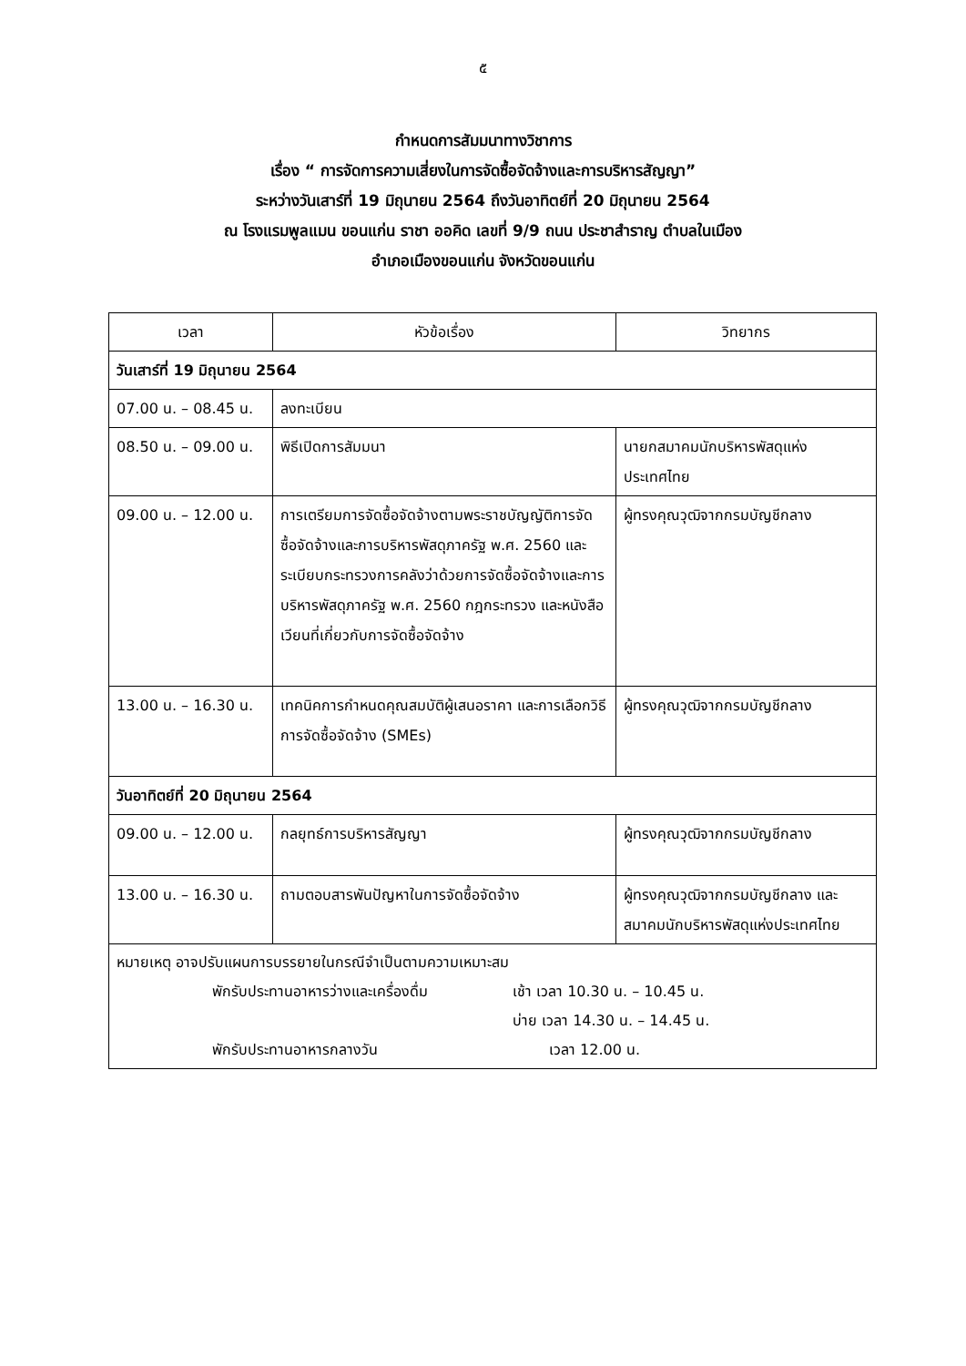๕
กำหนดการสัมมนาทางวิชาการ
เรื่อง “ การจัดการความเสี่ยงในการจัดซื้อจัดจ้างและการบริหารสัญญา”
ระหว่างวันเสาร์ที่ 19 มิถุนายน 2564 ถึงวันอาทิตย์ที่ 20 มิถุนายน 2564
ณ โรงแรมพูลแมน ขอนแก่น ราชา ออคิด เลขที่ 9/9 ถนน ประชาสำราญ ตำบลในเมือง
อำเภอเมืองขอนแก่น จังหวัดขอนแก่น
| เวลา | หัวข้อเรื่อง | วิทยากร |
| --- | --- | --- |
| วันเสาร์ที่ 19 มิถุนายน 2564 | | |
| 07.00 น. – 08.45 น. | ลงทะเบียน | |
| 08.50 น. – 09.00 น. | พิธีเปิดการสัมมนา | นายกสมาคมนักบริหารพัสดุแห่งประเทศไทย |
| 09.00 น. – 12.00 น. | การเตรียมการจัดซื้อจัดจ้างตามพระราชบัญญัติการจัดซื้อจัดจ้างและการบริหารพัสดุภาครัฐ พ.ศ. 2560 และระเบียบกระทรวงการคลังว่าด้วยการจัดซื้อจัดจ้างและการบริหารพัสดุภาครัฐ พ.ศ. 2560 กฎกระทรวง และหนังสือเวียนที่เกี่ยวกับการจัดซื้อจัดจ้าง | ผู้ทรงคุณวุฒิจากกรมบัญชีกลาง |
| 13.00 น. – 16.30 น. | เทคนิคการกำหนดคุณสมบัติผู้เสนอราคา และการเลือกวิธีการจัดซื้อจัดจ้าง (SMEs) | ผู้ทรงคุณวุฒิจากกรมบัญชีกลาง |
| วันอาทิตย์ที่ 20 มิถุนายน 2564 | | |
| 09.00 น. – 12.00 น. | กลยุทธ์การบริหารสัญญา | ผู้ทรงคุณวุฒิจากกรมบัญชีกลาง |
| 13.00 น. – 16.30 น. | ถามตอบสารพันปัญหาในการจัดซื้อจัดจ้าง | ผู้ทรงคุณวุฒิจากกรมบัญชีกลาง และสมาคมนักบริหารพัสดุแห่งประเทศไทย |
| หมายเหตุ อาจปรับแผนการบรรยายในกรณีจำเป็นตามความเหมาะสม พักรับประทานอาหารว่างและเครื่องดื่ม เช้า เวลา 10.30 น. – 10.45 น. บ่าย เวลา 14.30 น. – 14.45 น. พักรับประทานอาหารกลางวัน เวลา 12.00 น. | | |